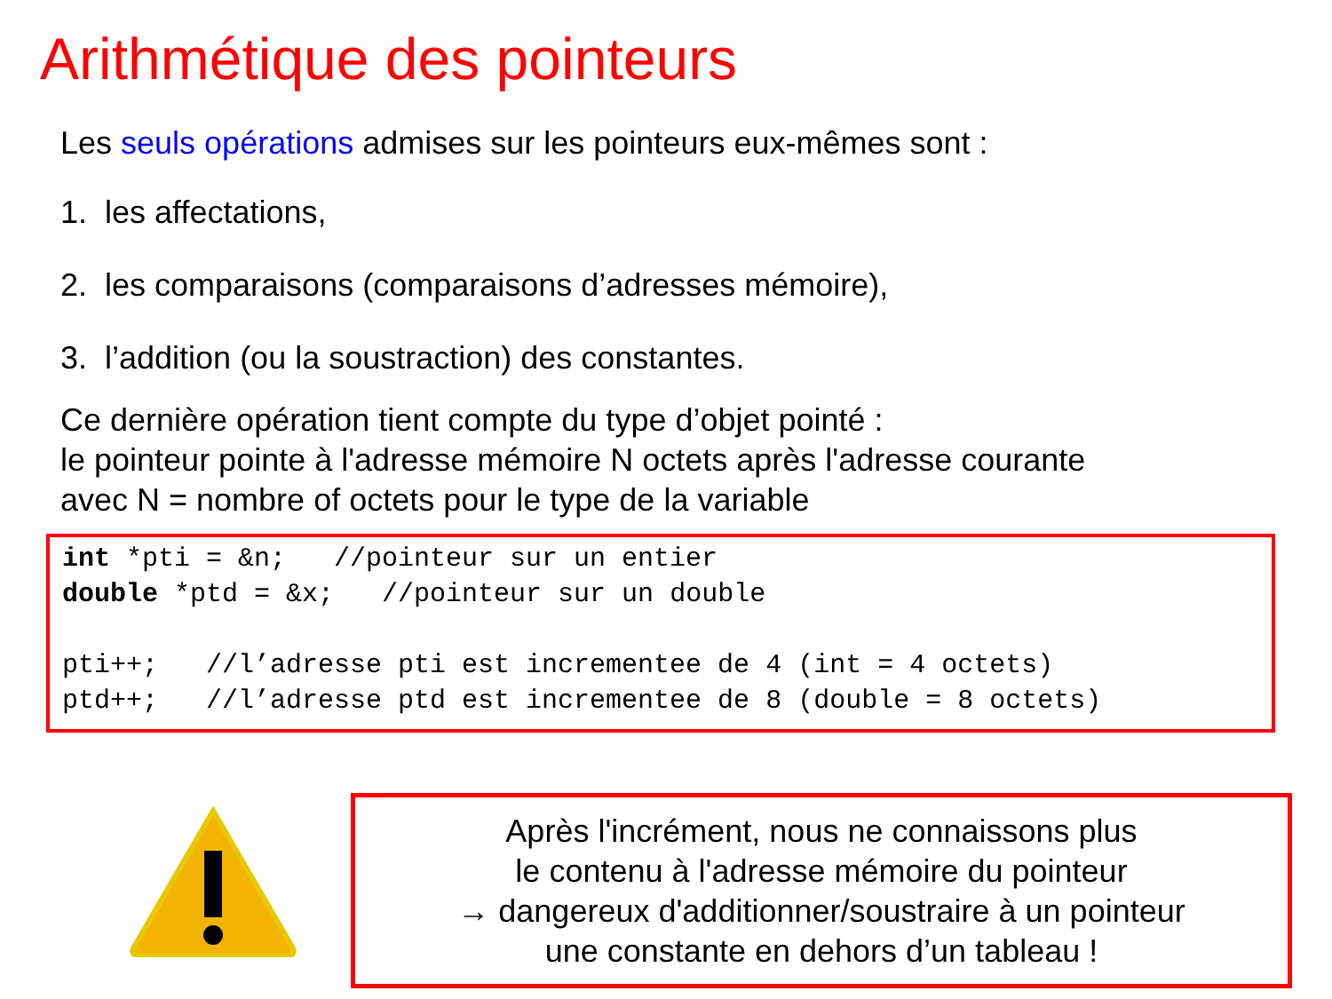Arithmétique des pointeurs
Les seuls opérations admises sur les pointeurs eux-mêmes sont :
1. les affectations,
2. les comparaisons (comparaisons d’adresses mémoire),
3. l’addition (ou la soustraction) des constantes.
Ce dernière opération tient compte du type d’objet pointé :
le pointeur pointe à l'adresse mémoire N octets après l'adresse courante
avec N = nombre of octets pour le type de la variable
int *pti = &n; //pointeur sur un entier double *ptd = &x; //pointeur sur un double pti++; //l’adresse pti est incrementee de 4 (int = 4 octets) ptd++; //l’adresse ptd est incrementee de 8 (double = 8 octets)
Après l'incrément, nous ne connaissons plus
le contenu à l'adresse mémoire du pointeur
→ dangereux d'additionner/soustraire à un pointeur
une constante en dehors d’un tableau !